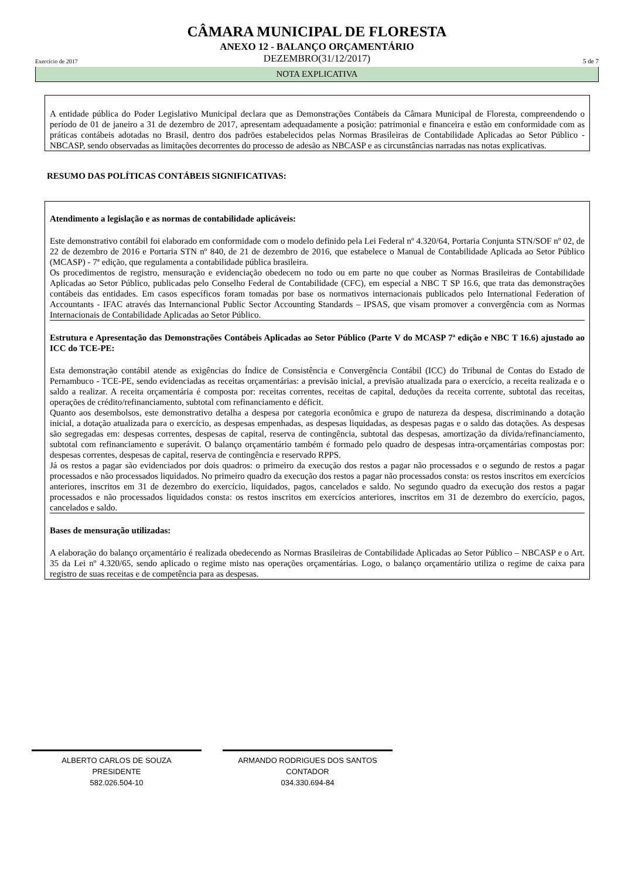CÂMARA MUNICIPAL DE FLORESTA
ANEXO 12 - BALANÇO ORÇAMENTÁRIO
Exercício de 2017 DEZEMBRO(31/12/2017) 5 de 7
NOTA EXPLICATIVA
A entidade pública do Poder Legislativo Municipal declara que as Demonstrações Contábeis da Câmara Municipal de Floresta, compreendendo o período de 01 de janeiro a 31 de dezembro de 2017, apresentam adequadamente a posição: patrimonial e financeira e estão em conformidade com as práticas contábeis adotadas no Brasil, dentro dos padrões estabelecidos pelas Normas Brasileiras de Contabilidade Aplicadas ao Setor Público - NBCASP, sendo observadas as limitações decorrentes do processo de adesão as NBCASP e as circunstâncias narradas nas notas explicativas.
RESUMO DAS POLÍTICAS CONTÁBEIS SIGNIFICATIVAS:
Atendimento a legislação e as normas de contabilidade aplicáveis:
Este demonstrativo contábil foi elaborado em conformidade com o modelo definido pela Lei Federal nº 4.320/64, Portaria Conjunta STN/SOF nº 02, de 22 de dezembro de 2016 e Portaria STN nº 840, de 21 de dezembro de 2016, que estabelece o Manual de Contabilidade Aplicada ao Setor Público (MCASP) - 7ª edição, que regulamenta a contabilidade pública brasileira.
Os procedimentos de registro, mensuração e evidenciação obedecem no todo ou em parte no que couber as Normas Brasileiras de Contabilidade Aplicadas ao Setor Público, publicadas pelo Conselho Federal de Contabilidade (CFC), em especial a NBC T SP 16.6, que trata das demonstrações contábeis das entidades. Em casos específicos foram tomadas por base os normativos internacionais publicados pelo International Federation of Accountants - IFAC através das Internancional Public Sector Accounting Standards – IPSAS, que visam promover a convergência com as Normas Internacionais de Contabilidade Aplicadas ao Setor Público.
Estrutura e Apresentação das Demonstrações Contábeis Aplicadas ao Setor Público (Parte V do MCASP 7ª edição e NBC T 16.6) ajustado ao ICC do TCE-PE:
Esta demonstração contábil atende as exigências do Índice de Consistência e Convergência Contábil (ICC) do Tribunal de Contas do Estado de Pernambuco - TCE-PE, sendo evidenciadas as receitas orçamentárias: a previsão inicial, a previsão atualizada para o exercício, a receita realizada e o saldo a realizar. A receita orçamentária é composta por: receitas correntes, receitas de capital, deduções da receita corrente, subtotal das receitas, operações de crédito/refinanciamento, subtotal com refinanciamento e déficit.
Quanto aos desembolsos, este demonstrativo detalha a despesa por categoria econômica e grupo de natureza da despesa, discriminando a dotação inicial, a dotação atualizada para o exercício, as despesas empenhadas, as despesas liquidadas, as despesas pagas e o saldo das dotações. As despesas são segregadas em: despesas correntes, despesas de capital, reserva de contingência, subtotal das despesas, amortização da dívida/refinanciamento, subtotal com refinanciamento e superávit. O balanço orçamentário também é formado pelo quadro de despesas intra-orçamentárias compostas por: despesas correntes, despesas de capital, reserva de contingência e reservado RPPS.
Já os restos a pagar são evidenciados por dois quadros: o primeiro da execução dos restos a pagar não processados e o segundo de restos a pagar processados e não processados liquidados. No primeiro quadro da execução dos restos a pagar não processados consta: os restos inscritos em exercícios anteriores, inscritos em 31 de dezembro do exercício, liquidados, pagos, cancelados e saldo. No segundo quadro da execução dos restos a pagar processados e não processados liquidados consta: os restos inscritos em exercícios anteriores, inscritos em 31 de dezembro do exercício, pagos, cancelados e saldo.
Bases de mensuração utilizadas:
A elaboração do balanço orçamentário é realizada obedecendo as Normas Brasileiras de Contabilidade Aplicadas ao Setor Público – NBCASP e o Art. 35 da Lei nº 4.320/65, sendo aplicado o regime misto nas operações orçamentárias. Logo, o balanço orçamentário utiliza o regime de caixa para registro de suas receitas e de competência para as despesas.
ALBERTO CARLOS DE SOUZA
PRESIDENTE
582.026.504-10
ARMANDO RODRIGUES DOS SANTOS
CONTADOR
034.330.694-84